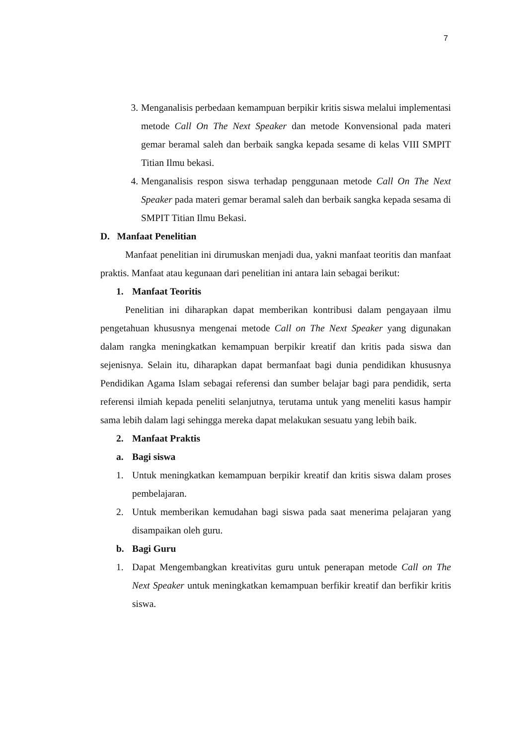7
3. Menganalisis perbedaan kemampuan berpikir kritis siswa melalui implementasi metode Call On The Next Speaker dan metode Konvensional pada materi gemar beramal saleh dan berbaik sangka kepada sesame di kelas VIII SMPIT Titian Ilmu bekasi.
4. Menganalisis respon siswa terhadap penggunaan metode Call On The Next Speaker pada materi gemar beramal saleh dan berbaik sangka kepada sesama di SMPIT Titian Ilmu Bekasi.
D. Manfaat Penelitian
Manfaat penelitian ini dirumuskan menjadi dua, yakni manfaat teoritis dan manfaat praktis. Manfaat atau kegunaan dari penelitian ini antara lain sebagai berikut:
1. Manfaat Teoritis
Penelitian ini diharapkan dapat memberikan kontribusi dalam pengayaan ilmu pengetahuan khususnya mengenai metode Call on The Next Speaker yang digunakan dalam rangka meningkatkan kemampuan berpikir kreatif dan kritis pada siswa dan sejenisnya. Selain itu, diharapkan dapat bermanfaat bagi dunia pendidikan khususnya Pendidikan Agama Islam sebagai referensi dan sumber belajar bagi para pendidik, serta referensi ilmiah kepada peneliti selanjutnya, terutama untuk yang meneliti kasus hampir sama lebih dalam lagi sehingga mereka dapat melakukan sesuatu yang lebih baik.
2. Manfaat Praktis
a. Bagi siswa
1. Untuk meningkatkan kemampuan berpikir kreatif dan kritis siswa dalam proses pembelajaran.
2. Untuk memberikan kemudahan bagi siswa pada saat menerima pelajaran yang disampaikan oleh guru.
b. Bagi Guru
1. Dapat Mengembangkan kreativitas guru untuk penerapan metode Call on The Next Speaker untuk meningkatkan kemampuan berfikir kreatif dan berfikir kritis siswa.